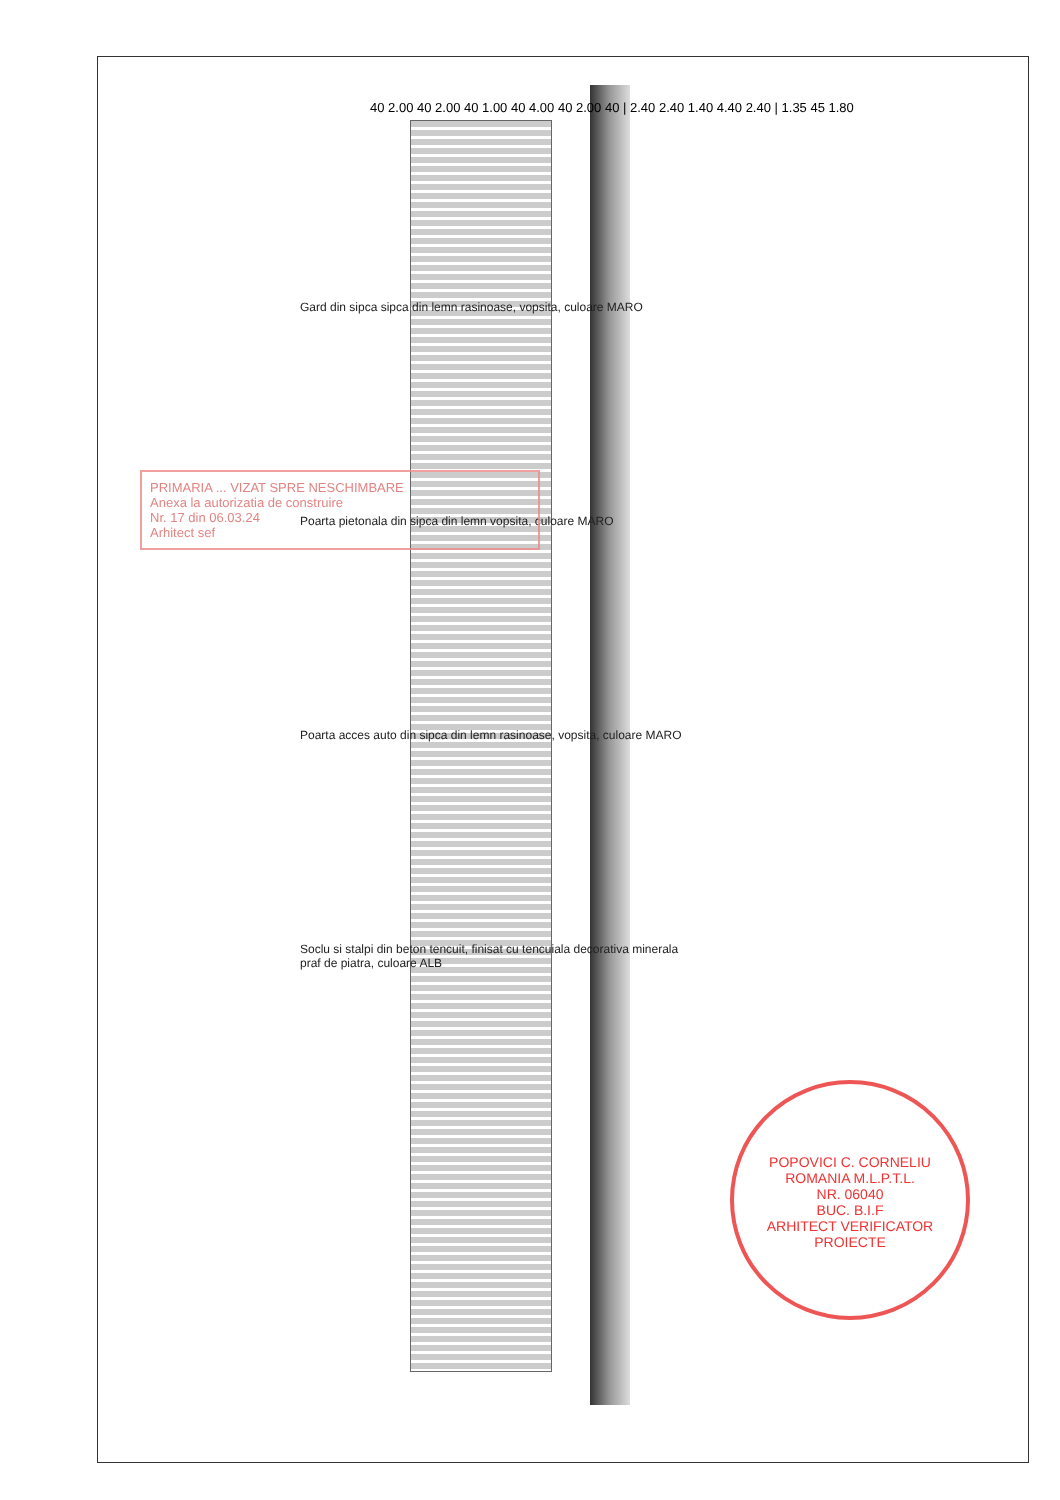40 2.00 40 2.00 40 1.00 40 4.00 40 2.00 40 | 2.40 2.40 1.40 4.40 2.40 | 1.35 45 1.80
Gard din sipca sipca din lemn rasinoase, vopsita, culoare MARO
Poarta pietonala din sipca din lemn vopsita, culoare MARO
Poarta acces auto din sipca din lemn rasinoase, vopsita, culoare MARO
Soclu si stalpi din beton tencuit, finisat cu tencuiala decorativa minerala praf de piatra, culoare ALB
PRIMARIA ... VIZAT SPRE NESCHIMBARE
Anexa la autorizatia de construire
Nr. 17 din 06.03.24
Arhitect sef
POPOVICI C. CORNELIU
ROMANIA M.L.P.T.L.
NR. 06040
BUC. B.I.F
ARHITECT VERIFICATOR PROIECTE